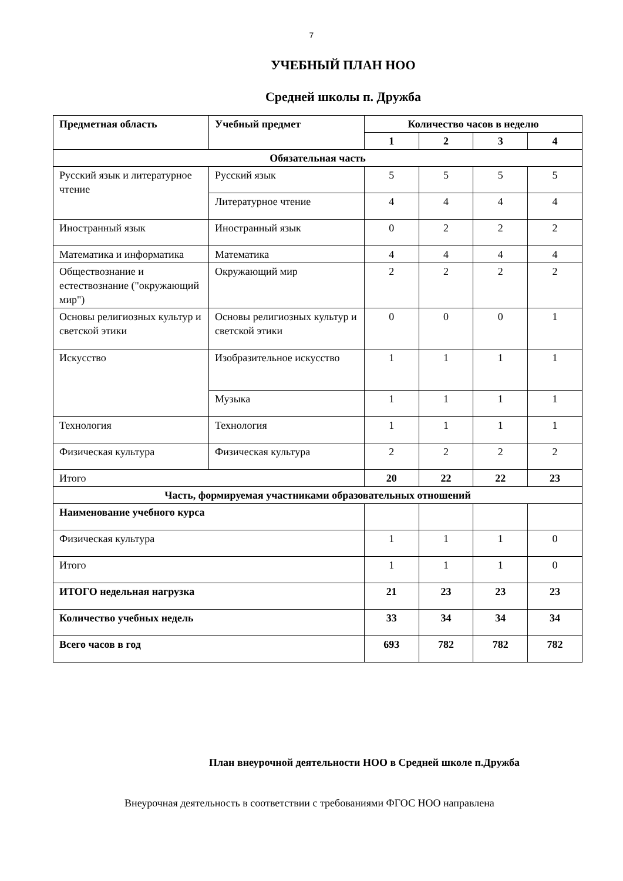7
УЧЕБНЫЙ ПЛАН НОО
Средней школы п. Дружба
| Предметная область | Учебный предмет | Количество часов в неделю | | | |
| --- | --- | --- | --- | --- | --- |
| | | 1 | 2 | 3 | 4 |
| Обязательная часть | | | | | |
| Русский язык и литературное чтение | Русский язык | 5 | 5 | 5 | 5 |
| | Литературное чтение | 4 | 4 | 4 | 4 |
| Иностранный язык | Иностранный язык | 0 | 2 | 2 | 2 |
| Математика и информатика | Математика | 4 | 4 | 4 | 4 |
| Обществознание и естествознание ("окружающий мир") | Окружающий мир | 2 | 2 | 2 | 2 |
| Основы религиозных культур и светской этики | Основы религиозных культур и светской этики | 0 | 0 | 0 | 1 |
| Искусство | Изобразительное искусство | 1 | 1 | 1 | 1 |
| | Музыка | 1 | 1 | 1 | 1 |
| Технология | Технология | 1 | 1 | 1 | 1 |
| Физическая культура | Физическая культура | 2 | 2 | 2 | 2 |
| Итого | | 20 | 22 | 22 | 23 |
| Часть, формируемая участниками образовательных отношений | | | | | |
| Наименование учебного курса | | | | | |
| Физическая культура | | 1 | 1 | 1 | 0 |
| Итого | | 1 | 1 | 1 | 0 |
| ИТОГО недельная нагрузка | | 21 | 23 | 23 | 23 |
| Количество учебных недель | | 33 | 34 | 34 | 34 |
| Всего часов в год | | 693 | 782 | 782 | 782 |
План внеурочной деятельности НОО в Средней школе п.Дружба
Внеурочная деятельность в соответствии с требованиями ФГОС НОО направлена